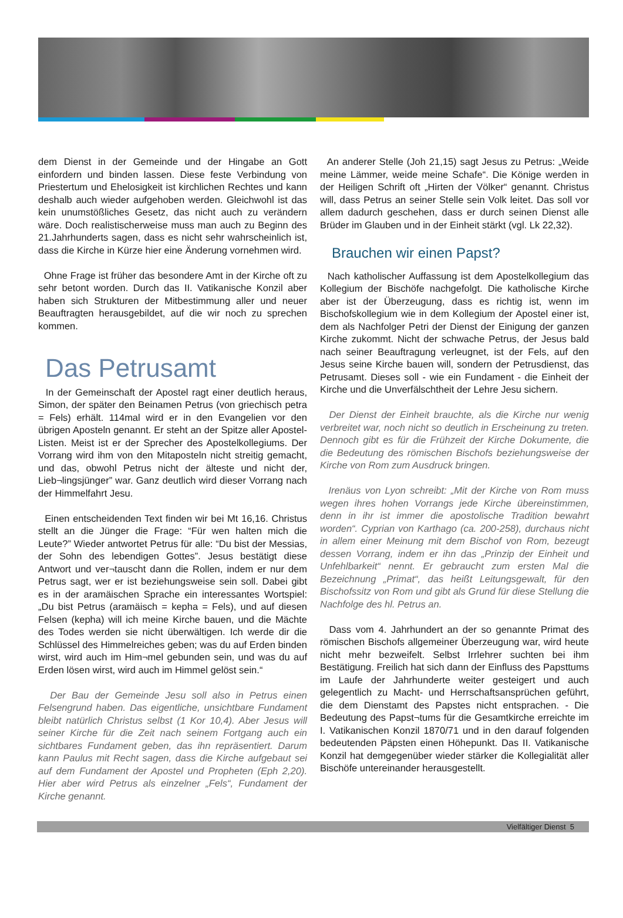dem Dienst in der Gemeinde und der Hingabe an Gott einfordern und binden lassen. Diese feste Verbindung von Priestertum und Ehelosigkeit ist kirchlichen Rechtes und kann deshalb auch wieder aufgehoben werden. Gleichwohl ist das kein unumstößliches Gesetz, das nicht auch zu verändern wäre. Doch realistischerweise muss man auch zu Beginn des 21.Jahrhunderts sagen, dass es nicht sehr wahrscheinlich ist, dass die Kirche in Kürze hier eine Änderung vornehmen wird.
Ohne Frage ist früher das besondere Amt in der Kirche oft zu sehr betont worden. Durch das II. Vatikanische Konzil aber haben sich Strukturen der Mitbestimmung aller und neuer Beauftragten herausgebildet, auf die wir noch zu sprechen kommen.
Das Petrusamt
In der Gemeinschaft der Apostel ragt einer deutlich heraus, Simon, der später den Beinamen Petrus (von griechisch petra = Fels) erhält. 114mal wird er in den Evangelien vor den übrigen Aposteln genannt. Er steht an der Spitze aller Apostel-Listen. Meist ist er der Sprecher des Apostelkollegiums. Der Vorrang wird ihm von den Mitaposteln nicht streitig gemacht, und das, obwohl Petrus nicht der älteste und nicht der, Lieb¬lingsjünger” war. Ganz deutlich wird dieser Vorrang nach der Himmelfahrt Jesu.
Einen entscheidenden Text finden wir bei Mt 16,16. Christus stellt an die Jünger die Frage: “Für wen halten mich die Leute?” Wieder antwortet Petrus für alle: “Du bist der Messias, der Sohn des lebendigen Gottes”. Jesus bestätigt diese Antwort und ver¬tauscht dann die Rollen, indem er nur dem Petrus sagt, wer er ist beziehungsweise sein soll. Dabei gibt es in der aramäischen Sprache ein interessantes Wortspiel: „Du bist Petrus (aramäisch = kepha = Fels), und auf diesen Felsen (kepha) will ich meine Kirche bauen, und die Mächte des Todes werden sie nicht überwältigen. Ich werde dir die Schlüssel des Himmelreiches geben; was du auf Erden binden wirst, wird auch im Him¬mel gebunden sein, und was du auf Erden lösen wirst, wird auch im Himmel gelöst sein.“
Der Bau der Gemeinde Jesu soll also in Petrus einen Felsengrund haben. Das eigentliche, unsichtbare Fundament bleibt natürlich Christus selbst (1 Kor 10,4). Aber Jesus will seiner Kirche für die Zeit nach seinem Fortgang auch ein sichtbares Fundament geben, das ihn repräsentiert. Darum kann Paulus mit Recht sagen, dass die Kirche aufgebaut sei auf dem Fundament der Apostel und Propheten (Eph 2,20). Hier aber wird Petrus als einzelner „Fels“, Fundament der Kirche genannt.
An anderer Stelle (Joh 21,15) sagt Jesus zu Petrus: „Weide meine Lämmer, weide meine Schafe“. Die Könige werden in der Heiligen Schrift oft „Hirten der Völker“ genannt. Christus will, dass Petrus an seiner Stelle sein Volk leitet. Das soll vor allem dadurch geschehen, dass er durch seinen Dienst alle Brüder im Glauben und in der Einheit stärkt (vgl. Lk 22,32).
Brauchen wir einen Papst?
Nach katholischer Auffassung ist dem Apostelkollegium das Kollegium der Bischöfe nachgefolgt. Die katholische Kirche aber ist der Überzeugung, dass es richtig ist, wenn im Bischofskollegium wie in dem Kollegium der Apostel einer ist, dem als Nachfolger Petri der Dienst der Einigung der ganzen Kirche zukommt. Nicht der schwache Petrus, der Jesus bald nach seiner Beauftragung verleugnet, ist der Fels, auf den Jesus seine Kirche bauen will, sondern der Petrusdienst, das Petrusamt. Dieses soll - wie ein Fundament - die Einheit der Kirche und die Unverfälschtheit der Lehre Jesu sichern.
Der Dienst der Einheit brauchte, als die Kirche nur wenig verbreitet war, noch nicht so deutlich in Erscheinung zu treten. Dennoch gibt es für die Frühzeit der Kirche Dokumente, die die Bedeutung des römischen Bischofs beziehungsweise der Kirche von Rom zum Ausdruck bringen.
Irenäus von Lyon schreibt: „Mit der Kirche von Rom muss wegen ihres hohen Vorrangs jede Kirche übereinstimmen, denn in ihr ist immer die apostolische Tradition bewahrt worden“. Cyprian von Karthago (ca. 200-258), durchaus nicht in allem einer Meinung mit dem Bischof von Rom, bezeugt dessen Vorrang, indem er ihn das „Prinzip der Einheit und Unfehlbarkeit“ nennt. Er gebraucht zum ersten Mal die Bezeichnung „Primat“, das heißt Leitungsgewalt, für den Bischofssitz von Rom und gibt als Grund für diese Stellung die Nachfolge des hl. Petrus an.
Dass vom 4. Jahrhundert an der so genannte Primat des römischen Bischofs allgemeiner Überzeugung war, wird heute nicht mehr bezweifelt. Selbst Irrlehrer suchten bei ihm Bestätigung. Freilich hat sich dann der Einfluss des Papsttums im Laufe der Jahrhunderte weiter gesteigert und auch gelegentlich zu Macht- und Herrschaftsansprüchen geführt, die dem Dienstamt des Papstes nicht entsprachen. - Die Bedeutung des Papst¬tums für die Gesamtkirche erreichte im I. Vatikanischen Konzil 1870/71 und in den darauf folgenden bedeutenden Päpsten einen Höhepunkt. Das II. Vatikanische Konzil hat demgegenüber wieder stärker die Kollegialität aller Bischöfe untereinander herausgestellt.
Vielfältiger Dienst 5